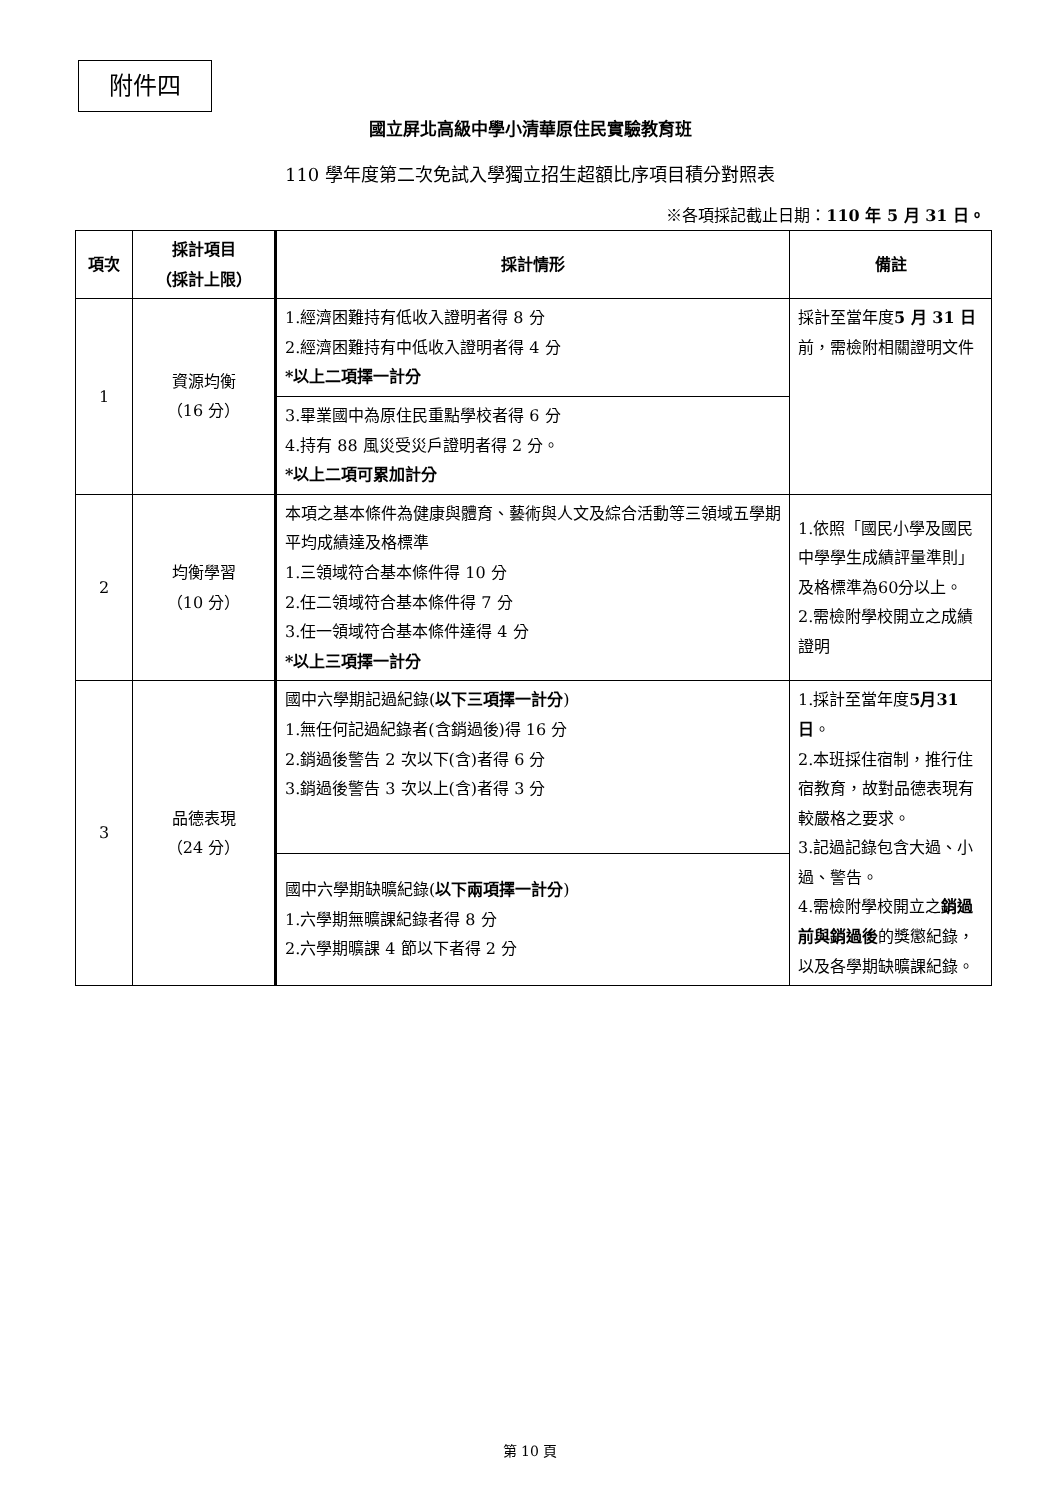附件四
國立屏北高級中學小清華原住民實驗教育班
110 學年度第二次免試入學獨立招生超額比序項目積分對照表
※各項採記截止日期：110 年 5 月 31 日。
| 項次 | 採計項目 （採計上限） | 採計情形 | 備註 |
| --- | --- | --- | --- |
| 1 | 資源均衡 （16 分） | 1.經濟困難持有低收入證明者得 8 分 2.經濟困難持有中低收入證明者得 4 分 *以上二項擇一計分 | 採計至當年度 5 月 31 日 前，需檢附相關證明文件 |
| | | 3.畢業國中為原住民重點學校者得 6 分 4.持有 88 風災受災戶證明者得 2 分。 *以上二項可累加計分 | |
| 2 | 均衡學習 （10 分） | 本項之基本條件為健康與體育、藝術與人文及綜合活動等三領域五學期平均成績達及格標準 1.三領域符合基本條件得 10 分 2.任二領域符合基本條件得 7 分 3.任一領域符合基本條件達得 4 分 *以上三項擇一計分 | 1.依照「國民小學及國民中學學生成績評量準則」及格標準為60分以上。 2.需檢附學校開立之成績證明 |
| 3 | 品德表現 （24 分） | 國中六學期記過紀錄( 以下三項擇一計分 ) 1.無任何記過紀錄者(含銷過後)得 16 分 2.銷過後警告 2 次以下(含)者得 6 分 3.銷過後警告 3 次以上(含)者得 3 分 | 1.採計至當年度 5月31 日 。 2.本班採住宿制，推行住宿教育，故對品德表現有較嚴格之要求。 3.記過記錄包含大過、小過、警告。 4.需檢附學校開立之 銷過前與銷過後 的獎懲紀錄，以及各學期缺曠課紀錄。 |
| | | 國中六學期缺曠紀錄( 以下兩項擇一計分 ) 1.六學期無曠課紀錄者得 8 分 2.六學期曠課 4 節以下者得 2 分 | |
第 10 頁